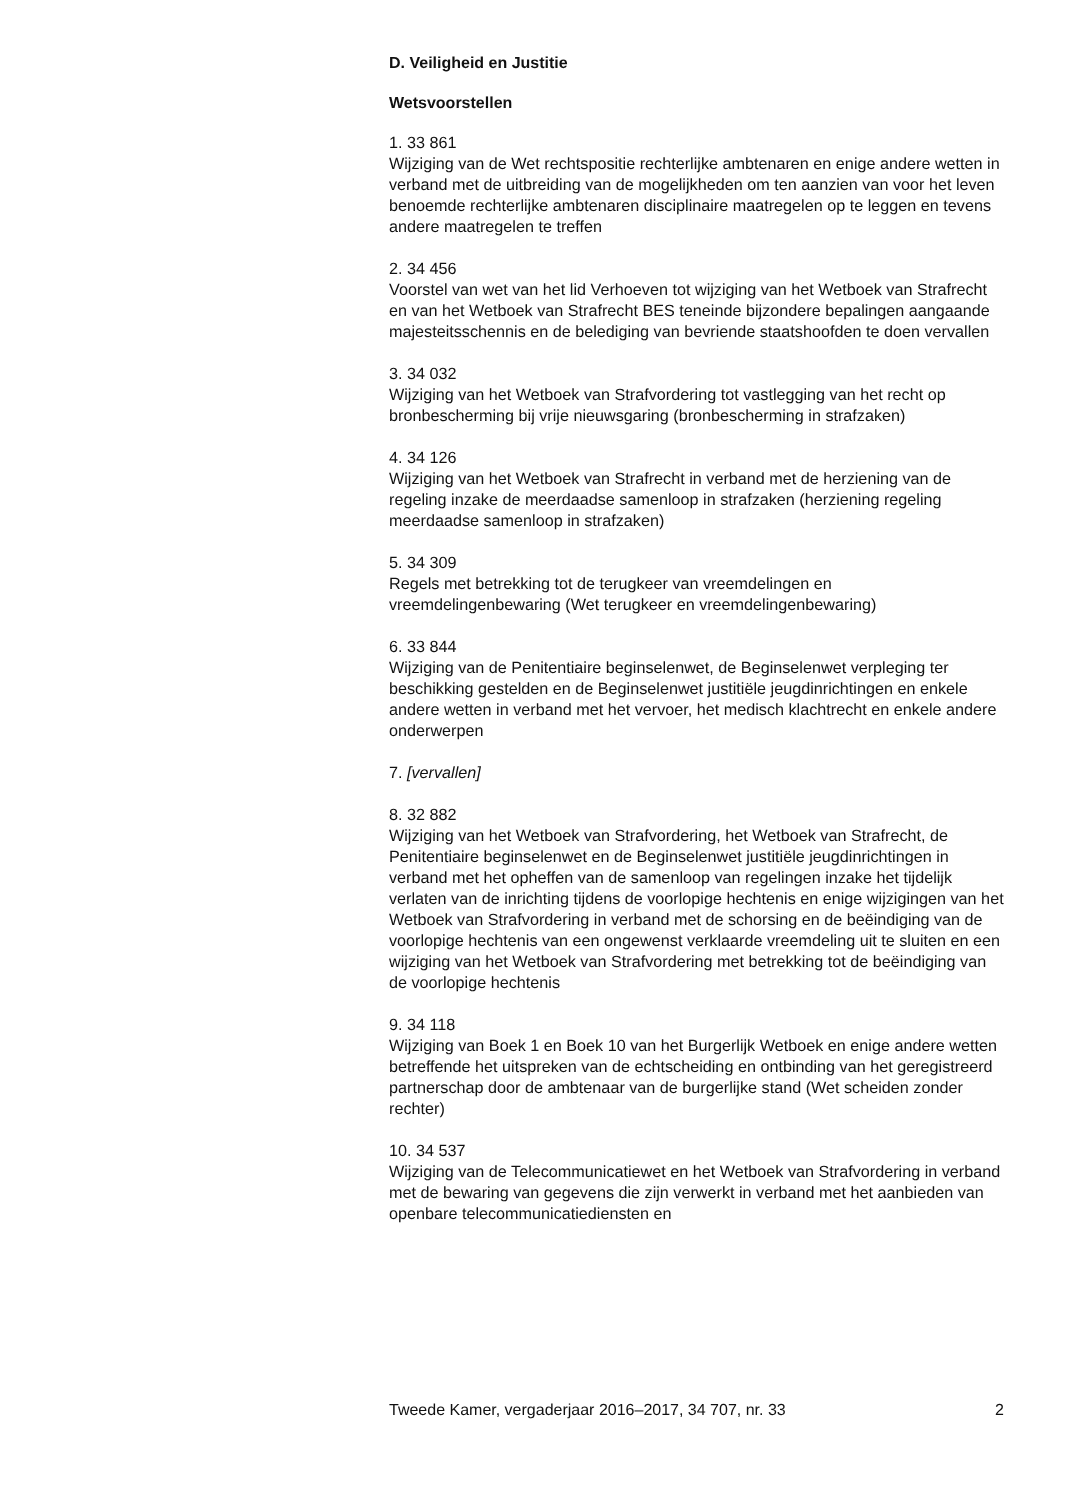D. Veiligheid en Justitie
Wetsvoorstellen
1. 33 861
Wijziging van de Wet rechtspositie rechterlijke ambtenaren en enige andere wetten in verband met de uitbreiding van de mogelijkheden om ten aanzien van voor het leven benoemde rechterlijke ambtenaren disciplinaire maatregelen op te leggen en tevens andere maatregelen te treffen
2. 34 456
Voorstel van wet van het lid Verhoeven tot wijziging van het Wetboek van Strafrecht en van het Wetboek van Strafrecht BES teneinde bijzondere bepalingen aangaande majesteitsschennis en de belediging van bevriende staatshoofden te doen vervallen
3. 34 032
Wijziging van het Wetboek van Strafvordering tot vastlegging van het recht op bronbescherming bij vrije nieuwsgaring (bronbescherming in strafzaken)
4. 34 126
Wijziging van het Wetboek van Strafrecht in verband met de herziening van de regeling inzake de meerdaadse samenloop in strafzaken (herziening regeling meerdaadse samenloop in strafzaken)
5. 34 309
Regels met betrekking tot de terugkeer van vreemdelingen en vreemdelingenbewaring (Wet terugkeer en vreemdelingenbewaring)
6. 33 844
Wijziging van de Penitentiaire beginselenwet, de Beginselenwet verpleging ter beschikking gestelden en de Beginselenwet justitiële jeugdinrichtingen en enkele andere wetten in verband met het vervoer, het medisch klachtrecht en enkele andere onderwerpen
7. [vervallen]
8. 32 882
Wijziging van het Wetboek van Strafvordering, het Wetboek van Strafrecht, de Penitentiaire beginselenwet en de Beginselenwet justitiële jeugdinrichtingen in verband met het opheffen van de samenloop van regelingen inzake het tijdelijk verlaten van de inrichting tijdens de voorlopige hechtenis en enige wijzigingen van het Wetboek van Strafvordering in verband met de schorsing en de beëindiging van de voorlopige hechtenis van een ongewenst verklaarde vreemdeling uit te sluiten en een wijziging van het Wetboek van Strafvordering met betrekking tot de beëindiging van de voorlopige hechtenis
9. 34 118
Wijziging van Boek 1 en Boek 10 van het Burgerlijk Wetboek en enige andere wetten betreffende het uitspreken van de echtscheiding en ontbinding van het geregistreerd partnerschap door de ambtenaar van de burgerlijke stand (Wet scheiden zonder rechter)
10. 34 537
Wijziging van de Telecommunicatiewet en het Wetboek van Strafvordering in verband met de bewaring van gegevens die zijn verwerkt in verband met het aanbieden van openbare telecommunicatiediensten en
Tweede Kamer, vergaderjaar 2016–2017, 34 707, nr. 33 2